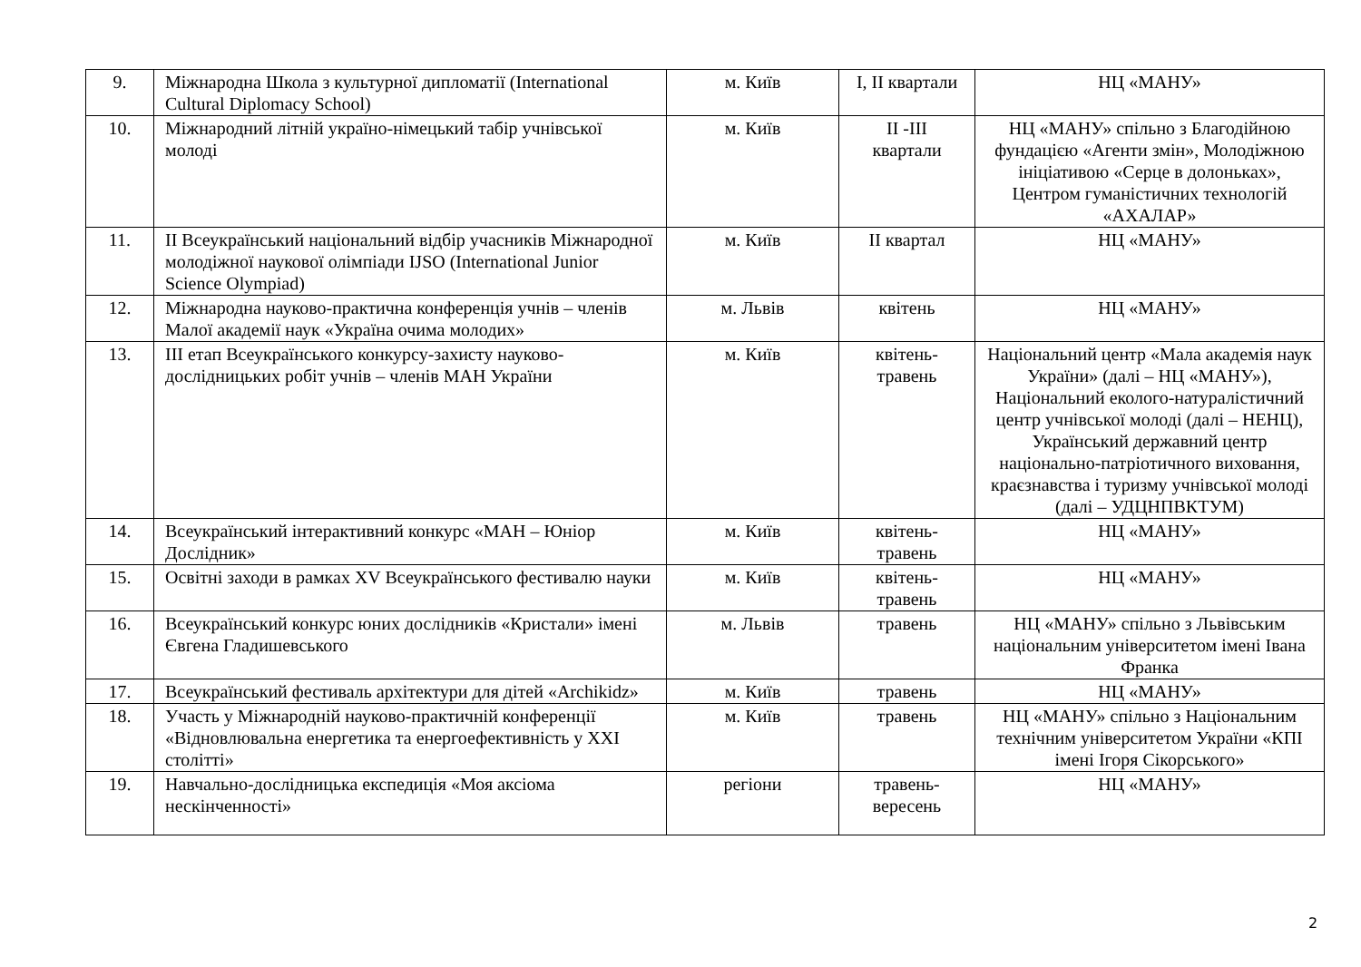| 9. | Міжнародна Школа з культурної дипломатії (International Cultural Diplomacy School) | м. Київ | І, ІІ квартали | НЦ «МАНУ» |
| 10. | Міжнародний літній україно-німецький табір учнівської молоді | м. Київ | ІІ -ІІІ квартали | НЦ «МАНУ» спільно з Благодійною фундацією «Агенти змін», Молодіжною ініціативою «Серце в долоньках», Центром гуманістичних технологій «АХАЛАР» |
| 11. | ІІ Всеукраїнський національний відбір учасників Міжнародної молодіжної наукової олімпіади IJSO (International Junior Science Olympiad) | м. Київ | ІІ квартал | НЦ «МАНУ» |
| 12. | Міжнародна науково-практична конференція учнів – членів Малої академії наук «Україна очима молодих» | м. Львів | квітень | НЦ «МАНУ» |
| 13. | ІІІ етап Всеукраїнського конкурсу-захисту науково-дослідницьких робіт учнів – членів МАН України | м. Київ | квітень-травень | Національний центр «Мала академія наук України» (далі – НЦ «МАНУ»), Національний еколого-натуралістичний центр учнівської молоді (далі – НЕНЦ), Український державний центр національно-патріотичного виховання, краєзнавства і туризму учнівської молоді (далі – УДЦНПВКТУМ) |
| 14. | Всеукраїнський інтерактивний конкурс «МАН – Юніор Дослідник» | м. Київ | квітень-травень | НЦ «МАНУ» |
| 15. | Освітні заходи в рамках XV Всеукраїнського фестивалю науки | м. Київ | квітень-травень | НЦ «МАНУ» |
| 16. | Всеукраїнський конкурс юних дослідників «Кристали» імені Євгена Гладишевського | м. Львів | травень | НЦ «МАНУ» спільно з Львівським національним університетом імені Івана Франка |
| 17. | Всеукраїнський фестиваль архітектури для дітей «Archikidz» | м. Київ | травень | НЦ «МАНУ» |
| 18. | Участь у Міжнародній науково-практичній конференції «Відновлювальна енергетика та енергоефективність у XXI столітті» | м. Київ | травень | НЦ «МАНУ» спільно з Національним технічним університетом України «КПІ імені Ігоря Сікорського» |
| 19. | Навчально-дослідницька експедиція «Моя аксіома нескінченності» | регіони | травень-вересень | НЦ «МАНУ» |
2